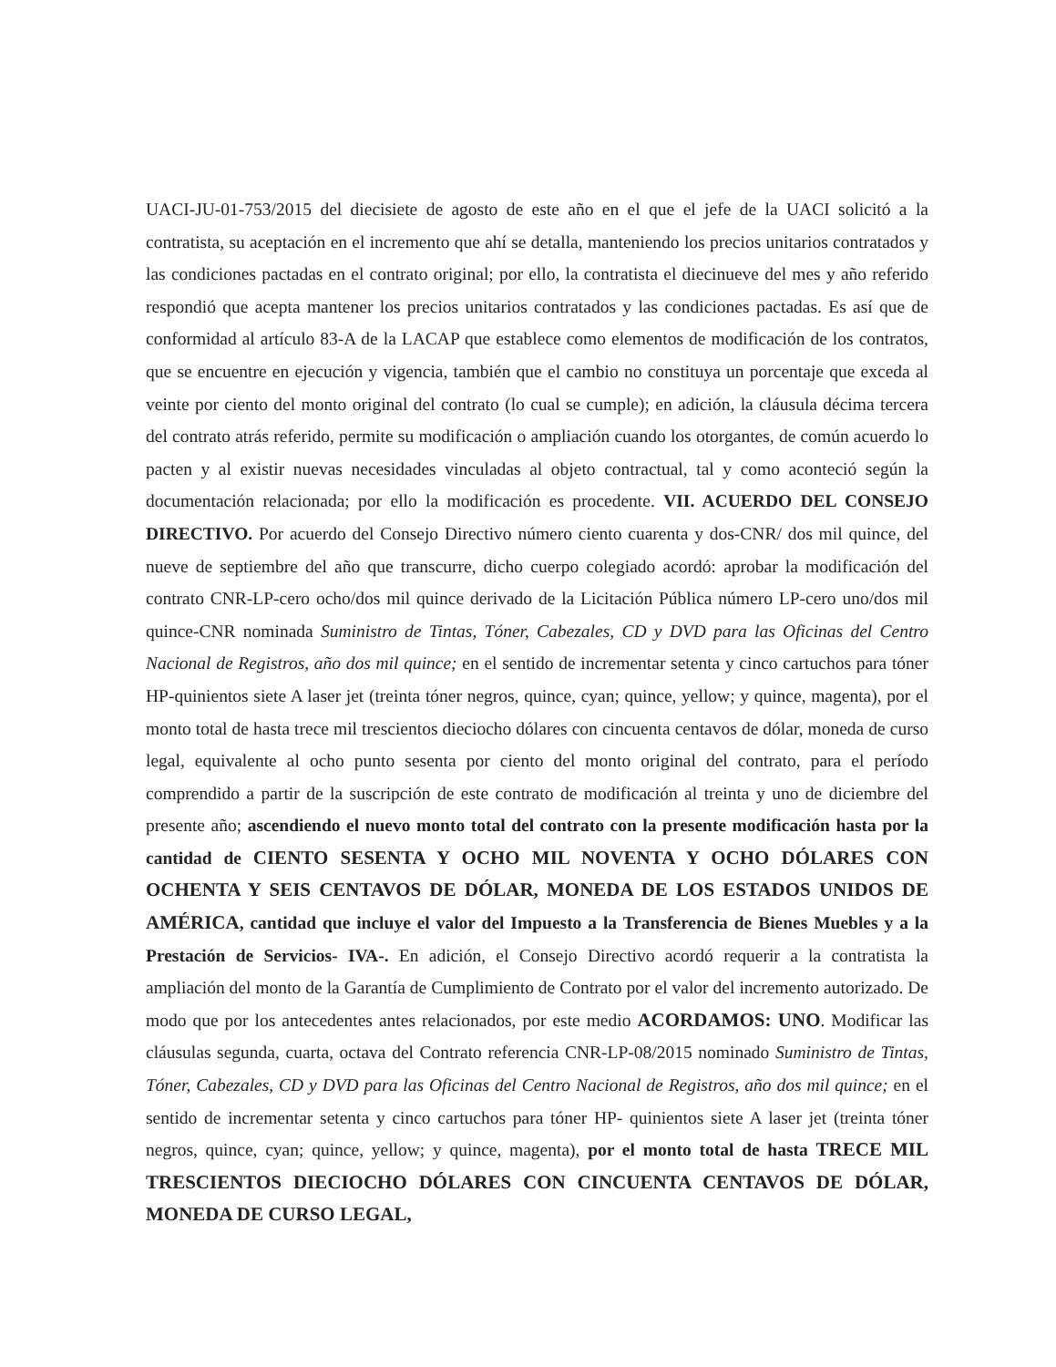UACI-JU-01-753/2015 del diecisiete de agosto de este año en el que el jefe de la UACI solicitó a la contratista, su aceptación en el incremento que ahí se detalla, manteniendo los precios unitarios contratados y las condiciones pactadas en el contrato original; por ello, la contratista el diecinueve del mes y año referido respondió que acepta mantener los precios unitarios contratados y las condiciones pactadas. Es así que de conformidad al artículo 83-A de la LACAP que establece como elementos de modificación de los contratos, que se encuentre en ejecución y vigencia, también que el cambio no constituya un porcentaje que exceda al veinte por ciento del monto original del contrato (lo cual se cumple); en adición, la cláusula décima tercera del contrato atrás referido, permite su modificación o ampliación cuando los otorgantes, de común acuerdo lo pacten y al existir nuevas necesidades vinculadas al objeto contractual, tal y como aconteció según la documentación relacionada; por ello la modificación es procedente. VII. ACUERDO DEL CONSEJO DIRECTIVO. Por acuerdo del Consejo Directivo número ciento cuarenta y dos-CNR/ dos mil quince, del nueve de septiembre del año que transcurre, dicho cuerpo colegiado acordó: aprobar la modificación del contrato CNR-LP-cero ocho/dos mil quince derivado de la Licitación Pública número LP-cero uno/dos mil quince-CNR nominada Suministro de Tintas, Tóner, Cabezales, CD y DVD para las Oficinas del Centro Nacional de Registros, año dos mil quince; en el sentido de incrementar setenta y cinco cartuchos para tóner HP-quinientos siete A laser jet (treinta tóner negros, quince, cyan; quince, yellow; y quince, magenta), por el monto total de hasta trece mil trescientos dieciocho dólares con cincuenta centavos de dólar, moneda de curso legal, equivalente al ocho punto sesenta por ciento del monto original del contrato, para el período comprendido a partir de la suscripción de este contrato de modificación al treinta y uno de diciembre del presente año; ascendiendo el nuevo monto total del contrato con la presente modificación hasta por la cantidad de CIENTO SESENTA Y OCHO MIL NOVENTA Y OCHO DÓLARES CON OCHENTA Y SEIS CENTAVOS DE DÓLAR, MONEDA DE LOS ESTADOS UNIDOS DE AMÉRICA, cantidad que incluye el valor del Impuesto a la Transferencia de Bienes Muebles y a la Prestación de Servicios- IVA-. En adición, el Consejo Directivo acordó requerir a la contratista la ampliación del monto de la Garantía de Cumplimiento de Contrato por el valor del incremento autorizado. De modo que por los antecedentes antes relacionados, por este medio ACORDAMOS: UNO. Modificar las cláusulas segunda, cuarta, octava del Contrato referencia CNR-LP-08/2015 nominado Suministro de Tintas, Tóner, Cabezales, CD y DVD para las Oficinas del Centro Nacional de Registros, año dos mil quince; en el sentido de incrementar setenta y cinco cartuchos para tóner HP- quinientos siete A laser jet (treinta tóner negros, quince, cyan; quince, yellow; y quince, magenta), por el monto total de hasta TRECE MIL TRESCIENTOS DIECIOCHO DÓLARES CON CINCUENTA CENTAVOS DE DÓLAR, MONEDA DE CURSO LEGAL,